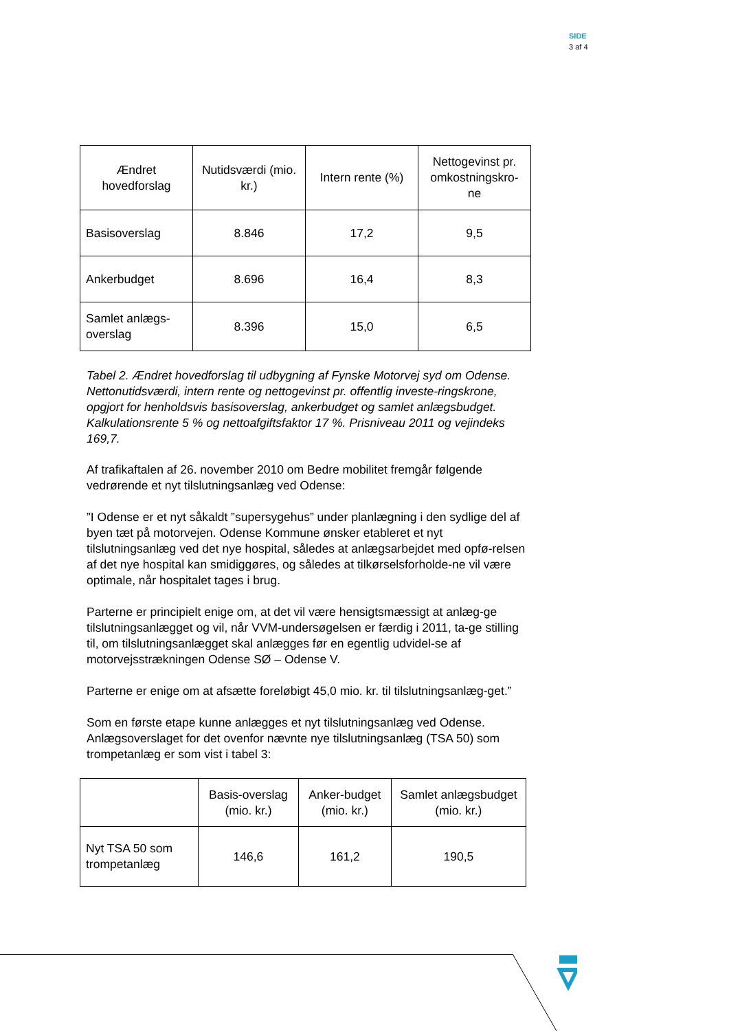SIDE
3 af 4
| Ændret hovedforslag | Nutidsværdi (mio. kr.) | Intern rente (%) | Nettogevinst pr. omkostningskro-ne |
| Basisoverslag | 8.846 | 17,2 | 9,5 |
| Ankerbudget | 8.696 | 16,4 | 8,3 |
| Samlet anlægs-overslag | 8.396 | 15,0 | 6,5 |
Tabel 2. Ændret hovedforslag til udbygning af Fynske Motorvej syd om Odense. Nettonutidsværdi, intern rente og nettogevinst pr. offentlig investe-ringskrone, opgjort for henholdsvis basisoverslag, ankerbudget og samlet anlægsbudget. Kalkulationsrente 5 % og nettoafgiftsfaktor 17 %. Prisniveau 2011 og vejindeks 169,7.
Af trafikaftalen af 26. november 2010 om Bedre mobilitet fremgår følgende vedrørende et nyt tilslutningsanlæg ved Odense:
”I Odense er et nyt såkaldt ”supersygehus” under planlægning i den sydlige del af byen tæt på motorvejen. Odense Kommune ønsker etableret et nyt tilslutningsanlæg ved det nye hospital, således at anlægsarbejdet med opfø-relsen af det nye hospital kan smidiggøres, og således at tilkørselsforholde-ne vil være optimale, når hospitalet tages i brug.
Parterne er principielt enige om, at det vil være hensigtsmæssigt at anlæg-ge tilslutningsanlægget og vil, når VVM-undersøgelsen er færdig i 2011, ta-ge stilling til, om tilslutningsanlægget skal anlægges før en egentlig udvidel-se af motorvejsstrækningen Odense SØ – Odense V.
Parterne er enige om at afsætte foreløbigt 45,0 mio. kr. til tilslutningsanlæg-get.”
Som en første etape kunne anlægges et nyt tilslutningsanlæg ved Odense. Anlægsoverslaget for det ovenfor nævnte nye tilslutningsanlæg (TSA 50) som trompetanlæg er som vist i tabel 3:
| | Basis-overslag (mio. kr.) | Anker-budget (mio. kr.) | Samlet anlægsbudget (mio. kr.) |
| Nyt TSA 50 som trompetanlæg | 146,6 | 161,2 | 190,5 |